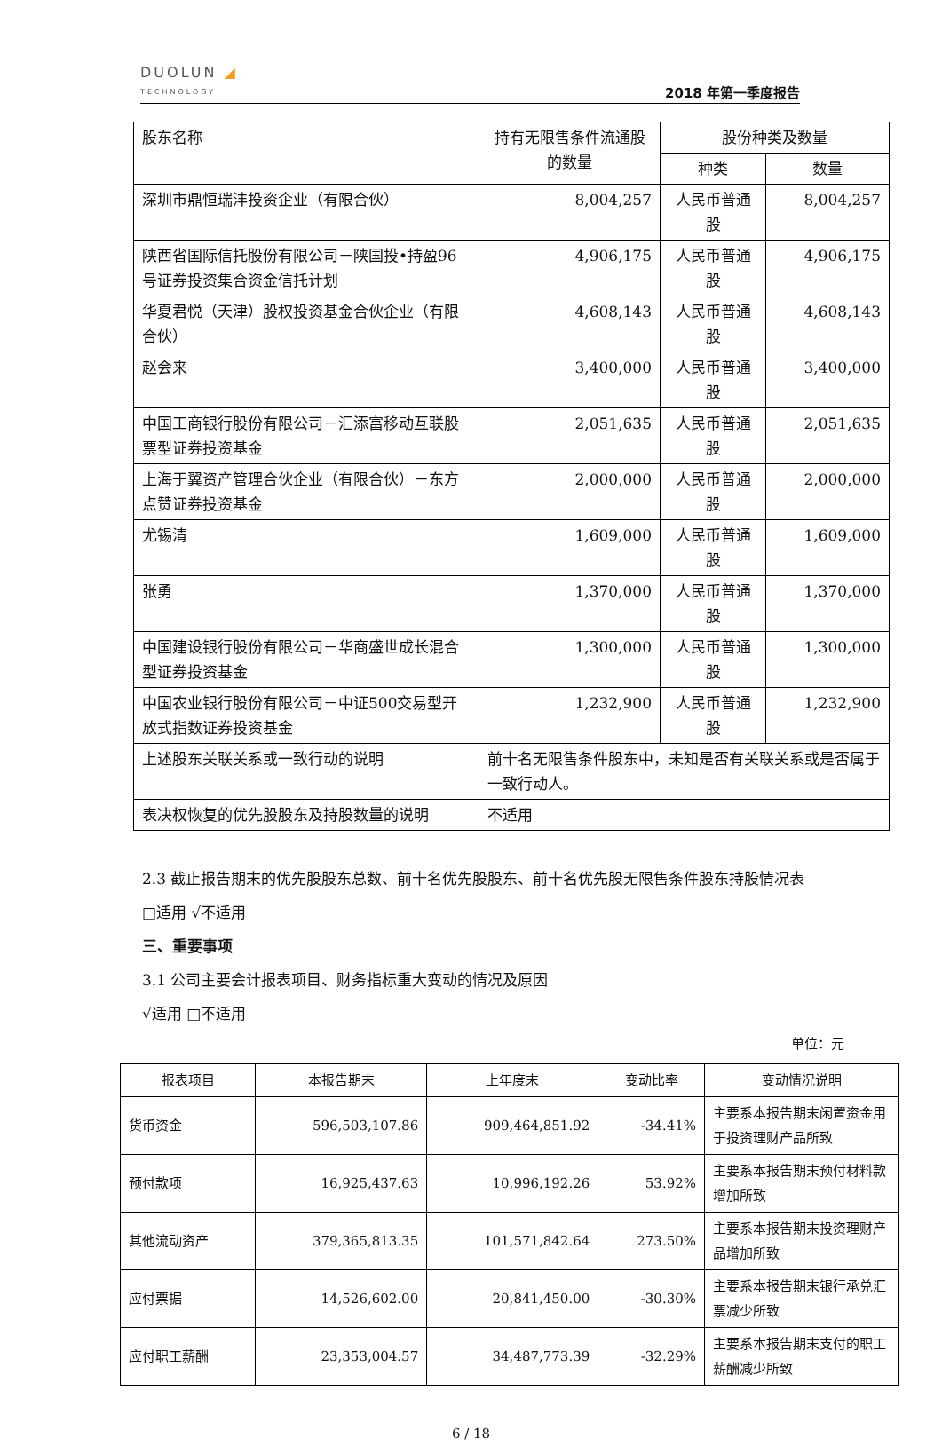DUOLUN ◢
TECHNOLOGY
2018 年第一季度报告
| 股东名称 | 持有无限售条件流通股的数量 | 股份种类及数量 | |
| | | 种类 | 数量 |
| 深圳市鼎恒瑞沣投资企业（有限合伙） | 8,004,257 | 人民币普通股 | 8,004,257 |
| 陕西省国际信托股份有限公司－陕国投•持盈96号证券投资集合资金信托计划 | 4,906,175 | 人民币普通股 | 4,906,175 |
| 华夏君悦（天津）股权投资基金合伙企业（有限合伙） | 4,608,143 | 人民币普通股 | 4,608,143 |
| 赵会来 | 3,400,000 | 人民币普通股 | 3,400,000 |
| 中国工商银行股份有限公司－汇添富移动互联股票型证券投资基金 | 2,051,635 | 人民币普通股 | 2,051,635 |
| 上海于翼资产管理合伙企业（有限合伙）－东方点赞证券投资基金 | 2,000,000 | 人民币普通股 | 2,000,000 |
| 尤锡清 | 1,609,000 | 人民币普通股 | 1,609,000 |
| 张勇 | 1,370,000 | 人民币普通股 | 1,370,000 |
| 中国建设银行股份有限公司－华商盛世成长混合型证券投资基金 | 1,300,000 | 人民币普通股 | 1,300,000 |
| 中国农业银行股份有限公司－中证500交易型开放式指数证券投资基金 | 1,232,900 | 人民币普通股 | 1,232,900 |
| 上述股东关联关系或一致行动的说明 | 前十名无限售条件股东中，未知是否有关联关系或是否属于一致行动人。 | | |
| 表决权恢复的优先股股东及持股数量的说明 | 不适用 | | |
2.3 截止报告期末的优先股股东总数、前十名优先股股东、前十名优先股无限售条件股东持股情况表
□适用 √不适用
三、重要事项
3.1 公司主要会计报表项目、财务指标重大变动的情况及原因
√适用 □不适用
单位：元
| 报表项目 | 本报告期末 | 上年度末 | 变动比率 | 变动情况说明 |
| --- | --- | --- | --- | --- |
| 货币资金 | 596,503,107.86 | 909,464,851.92 | -34.41% | 主要系本报告期末闲置资金用于投资理财产品所致 |
| 预付款项 | 16,925,437.63 | 10,996,192.26 | 53.92% | 主要系本报告期末预付材料款增加所致 |
| 其他流动资产 | 379,365,813.35 | 101,571,842.64 | 273.50% | 主要系本报告期末投资理财产品增加所致 |
| 应付票据 | 14,526,602.00 | 20,841,450.00 | -30.30% | 主要系本报告期末银行承兑汇票减少所致 |
| 应付职工薪酬 | 23,353,004.57 | 34,487,773.39 | -32.29% | 主要系本报告期末支付的职工薪酬减少所致 |
6 / 18